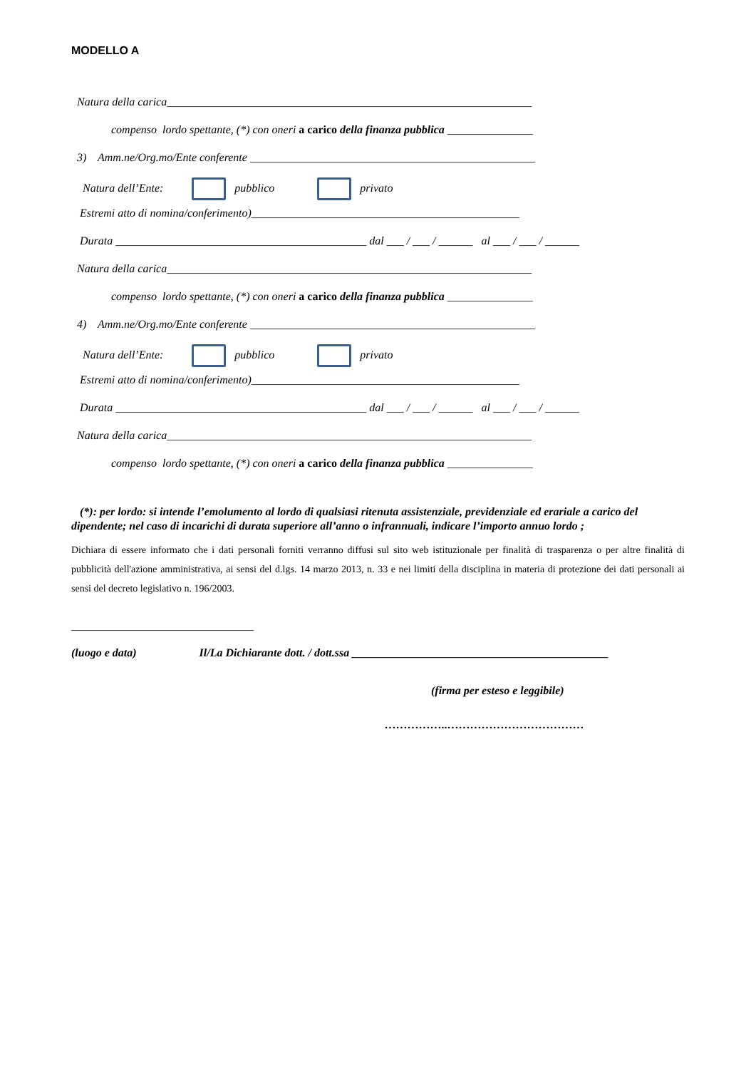MODELLO A
Natura della carica________________________________________________________________
compenso lordo spettante, (*) con oneri a carico della finanza pubblica _______________
3) Amm.ne/Org.mo/Ente conferente __________________________________________________
Natura dell’Ente: pubblico privato
Estremi atto di nomina/conferimento)_______________________________________________
Durata ____________________________________________ dal ___ / ___ / ______ al ___ / ___ / ______
Natura della carica________________________________________________________________
compenso lordo spettante, (*) con oneri a carico della finanza pubblica _______________
4) Amm.ne/Org.mo/Ente conferente __________________________________________________
Natura dell’Ente: pubblico privato
Estremi atto di nomina/conferimento)_______________________________________________
Durata ____________________________________________ dal ___ / ___ / ______ al ___ / ___ / ______
Natura della carica________________________________________________________________
compenso lordo spettante, (*) con oneri a carico della finanza pubblica _______________
(*): per lordo: si intende l’emolumento al lordo di qualsiasi ritenuta assistenziale, previdenziale ed erariale a carico del dipendente; nel caso di incarichi di durata superiore all’anno o infrannuali, indicare l’importo annuo lordo ;
Dichiara di essere informato che i dati personali forniti verranno diffusi sul sito web istituzionale per finalità di trasparenza o per altre finalità di pubblicità dell'azione amministrativa, ai sensi del d.lgs. 14 marzo 2013, n. 33 e nei limiti della disciplina in materia di protezione dei dati personali ai sensi del decreto legislativo n. 196/2003.
________________________________
(luogo e data) Il/La Dichiarante dott. / dott.ssa _____________________________________________
(firma per esteso e leggibile)
……………..………………………………